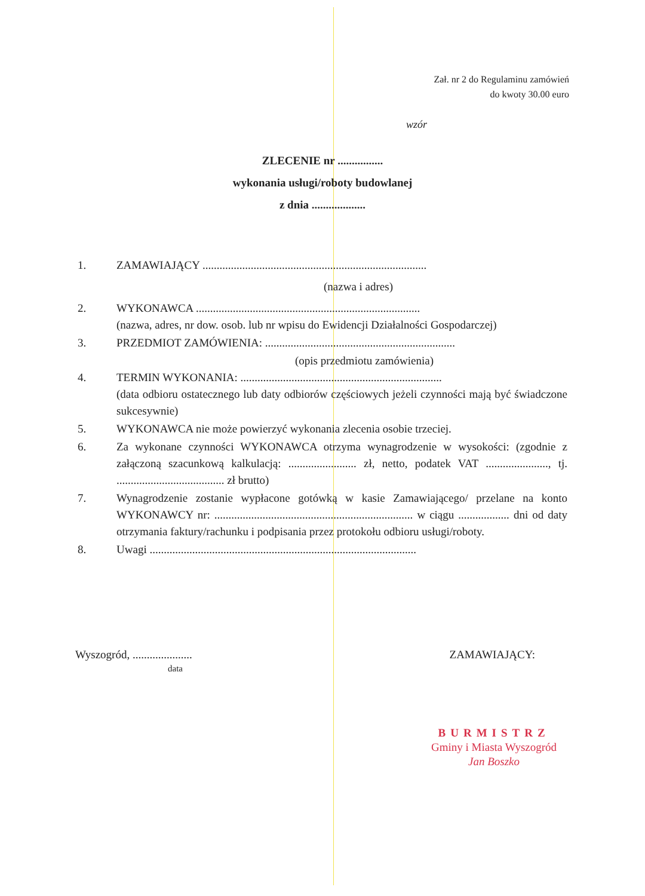Zał. nr 2 do Regulaminu zamówień
do kwoty 30.00 euro
wzór
ZLECENIE nr ................
wykonania usługi/roboty budowlanej
z dnia ...................
1. ZAMAWIAJĄCY ...............................................................................
(nazwa i adres)
2. WYKONAWCA ...............................................................................
(nazwa, adres, nr dow. osob. lub nr wpisu do Ewidencji Działalności Gospodarczej)
3. PRZEDMIOT ZAMÓWIENIA: ...................................................................
(opis przedmiotu zamówienia)
4. TERMIN WYKONANIA: .......................................................................
(data odbioru ostatecznego lub daty odbiorów częściowych jeżeli czynności mają być świadczone sukcesywnie)
5. WYKONAWCA nie może powierzyć wykonania zlecenia osobie trzeciej.
6. Za wykonane czynności WYKONAWCA otrzyma wynagrodzenie w wysokości: (zgodnie z załączoną szacunkową kalkulacją: ........................ zł, netto, podatek VAT ......................, tj. ...................................... zł brutto)
7. Wynagrodzenie zostanie wypłacone gotówką w kasie Zamawiającego/ przelane na konto WYKONAWCY nr: ...................................................................... w ciągu .................. dni od daty otrzymania faktury/rachunku i podpisania przez protokołu odbioru usługi/roboty.
8. Uwagi ..............................................................................................
Wyszogród, .....................
data
ZAMAWIAJĄCY:
BURMISTRZ
Gminy i Miasta Wyszogród
Jan Boszko